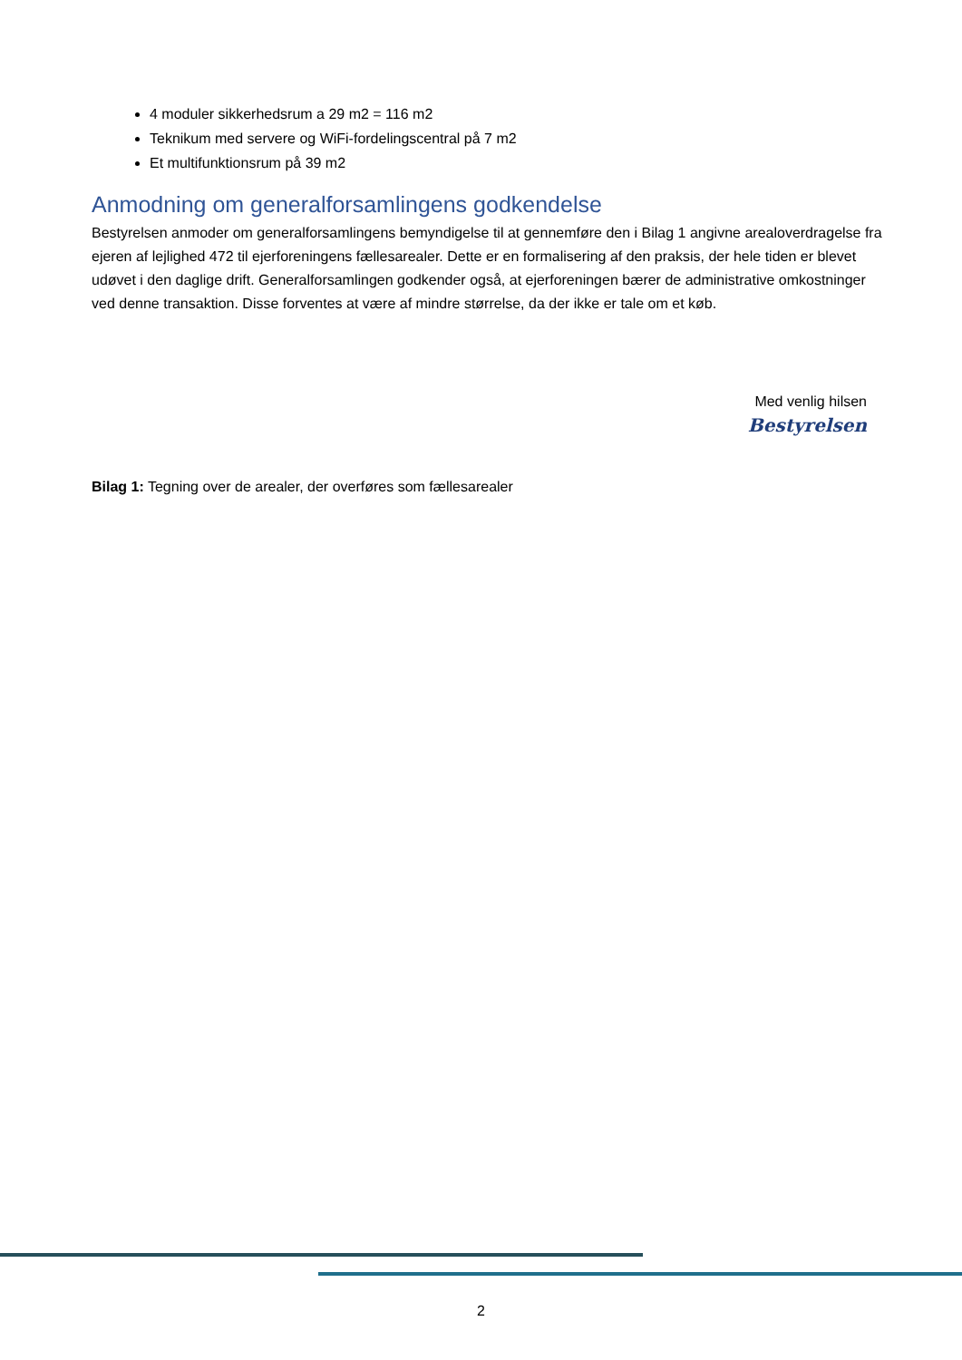4 moduler sikkerhedsrum a 29 m2 = 116 m2
Teknikum med servere og WiFi-fordelingscentral på 7 m2
Et multifunktionsrum på 39 m2
Anmodning om generalforsamlingens godkendelse
Bestyrelsen anmoder om generalforsamlingens bemyndigelse til at gennemføre den i Bilag 1 angivne arealoverdragelse fra ejeren af lejlighed 472 til ejerforeningens fællesarealer. Dette er en formalisering af den praksis, der hele tiden er blevet udøvet i den daglige drift. Generalforsamlingen godkender også, at ejerforeningen bærer de administrative omkostninger ved denne transaktion. Disse forventes at være af mindre størrelse, da der ikke er tale om et køb.
Med venlig hilsen
Bestyrelsen
Bilag 1: Tegning over de arealer, der overføres som fællesarealer
2